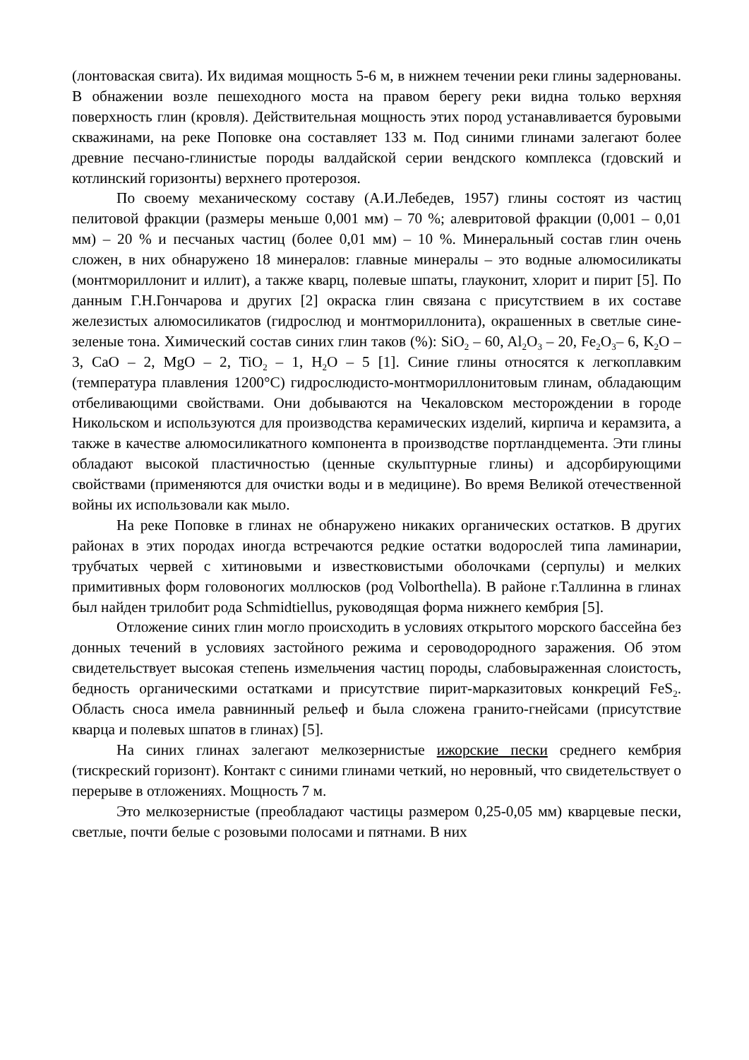(лонтоваская свита). Их видимая мощность 5-6 м, в нижнем течении реки глины задернованы. В обнажении возле пешеходного моста на правом берегу реки видна только верхняя поверхность глин (кровля). Действительная мощность этих пород устанавливается буровыми скважинами, на реке Поповке она составляет 133 м. Под синими глинами залегают более древние песчано-глинистые породы валдайской серии вендского комплекса (гдовский и котлинский горизонты) верхнего протерозоя.
По своему механическому составу (А.И.Лебедев, 1957) глины состоят из частиц пелитовой фракции (размеры меньше 0,001 мм) – 70 %; алевритовой фракции (0,001 – 0,01 мм) – 20 % и песчаных частиц (более 0,01 мм) – 10 %. Минеральный состав глин очень сложен, в них обнаружено 18 минералов: главные минералы – это водные алюмосиликаты (монтмориллонит и иллит), а также кварц, полевые шпаты, глауконит, хлорит и пирит [5]. По данным Г.Н.Гончарова и других [2] окраска глин связана с присутствием в их составе железистых алюмосиликатов (гидрослюд и монтмориллонита), окрашенных в светлые сине-зеленые тона. Химический состав синих глин таков (%): SiO<sub>2</sub> – 60, Al<sub>2</sub>O<sub>3</sub> – 20, Fe<sub>2</sub>O<sub>3</sub>– 6, K<sub>2</sub>O – 3, CaO – 2, MgO – 2, TiO<sub>2</sub> – 1, H<sub>2</sub>O – 5 [1]. Синие глины относятся к легкоплавким (температура плавления 1200°С) гидрослюдисто-монтмориллонитовым глинам, обладающим отбеливающими свойствами. Они добываются на Чекаловском месторождении в городе Никольском и используются для производства керамических изделий, кирпича и керамзита, а также в качестве алюмосиликатного компонента в производстве портландцемента. Эти глины обладают высокой пластичностью (ценные скульптурные глины) и адсорбирующими свойствами (применяются для очистки воды и в медицине). Во время Великой отечественной войны их использовали как мыло.
На реке Поповке в глинах не обнаружено никаких органических остатков. В других районах в этих породах иногда встречаются редкие остатки водорослей типа ламинарии, трубчатых червей с хитиновыми и известковистыми оболочками (серпулы) и мелких примитивных форм головоногих моллюсков (род Volborthella). В районе г.Таллинна в глинах был найден трилобит рода Schmidtiellus, руководящая форма нижнего кембрия [5].
Отложение синих глин могло происходить в условиях открытого морского бассейна без донных течений в условиях застойного режима и сероводородного заражения. Об этом свидетельствует высокая степень измельчения частиц породы, слабовыраженная слоистость, бедность органическими остатками и присутствие пирит-марказитовых конкреций FeS<sub>2</sub>. Область сноса имела равнинный рельеф и была сложена гранито-гнейсами (присутствие кварца и полевых шпатов в глинах) [5].
На синих глинах залегают мелкозернистые ижорские пески среднего кембрия (тискреский горизонт). Контакт с синими глинами четкий, но неровный, что свидетельствует о перерыве в отложениях. Мощность 7 м.
Это мелкозернистые (преобладают частицы размером 0,25-0,05 мм) кварцевые пески, светлые, почти белые с розовыми полосами и пятнами. В них